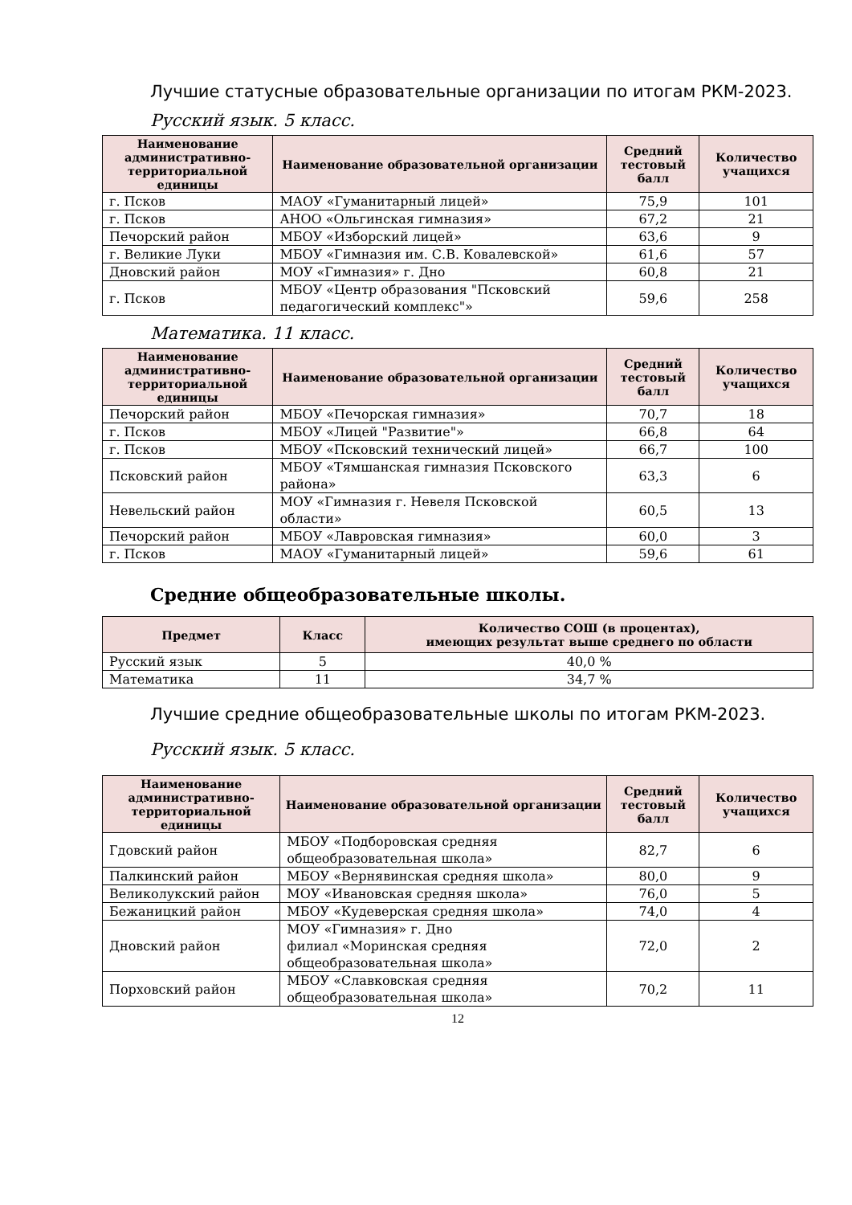Лучшие статусные образовательные организации по итогам РКМ-2023.
Русский язык. 5 класс.
| Наименование административно-территориальной единицы | Наименование образовательной организации | Средний тестовый балл | Количество учащихся |
| --- | --- | --- | --- |
| г. Псков | МАОУ «Гуманитарный лицей» | 75,9 | 101 |
| г. Псков | АНОО «Ольгинская гимназия» | 67,2 | 21 |
| Печорский район | МБОУ «Изборский лицей» | 63,6 | 9 |
| г. Великие Луки | МБОУ «Гимназия им. С.В. Ковалевской» | 61,6 | 57 |
| Дновский район | МОУ «Гимназия» г. Дно | 60,8 | 21 |
| г. Псков | МБОУ «Центр образования "Псковский педагогический комплекс"» | 59,6 | 258 |
Математика. 11 класс.
| Наименование административно-территориальной единицы | Наименование образовательной организации | Средний тестовый балл | Количество учащихся |
| --- | --- | --- | --- |
| Печорский район | МБОУ «Печорская гимназия» | 70,7 | 18 |
| г. Псков | МБОУ «Лицей "Развитие"» | 66,8 | 64 |
| г. Псков | МБОУ «Псковский технический лицей» | 66,7 | 100 |
| Псковский район | МБОУ «Тямшанская гимназия Псковского района» | 63,3 | 6 |
| Невельский район | МОУ «Гимназия г. Невеля Псковской области» | 60,5 | 13 |
| Печорский район | МБОУ «Лавровская гимназия» | 60,0 | 3 |
| г. Псков | МАОУ «Гуманитарный лицей» | 59,6 | 61 |
Средние общеобразовательные школы.
| Предмет | Класс | Количество СОШ (в процентах), имеющих результат выше среднего по области |
| --- | --- | --- |
| Русский язык | 5 | 40,0 % |
| Математика | 11 | 34,7 % |
Лучшие средние общеобразовательные школы по итогам РКМ-2023.
Русский язык. 5 класс.
| Наименование административно-территориальной единицы | Наименование образовательной организации | Средний тестовый балл | Количество учащихся |
| --- | --- | --- | --- |
| Гдовский район | МБОУ «Подборовская средняя общеобразовательная школа» | 82,7 | 6 |
| Палкинский район | МБОУ «Вернявинская средняя школа» | 80,0 | 9 |
| Великолукский район | МОУ «Ивановская средняя школа» | 76,0 | 5 |
| Бежаницкий район | МБОУ «Кудеверская средняя школа» | 74,0 | 4 |
| Дновский район | МОУ «Гимназия» г. Дно филиал «Моринская средняя общеобразовательная школа» | 72,0 | 2 |
| Порховский район | МБОУ «Славковская средняя общеобразовательная школа» | 70,2 | 11 |
12